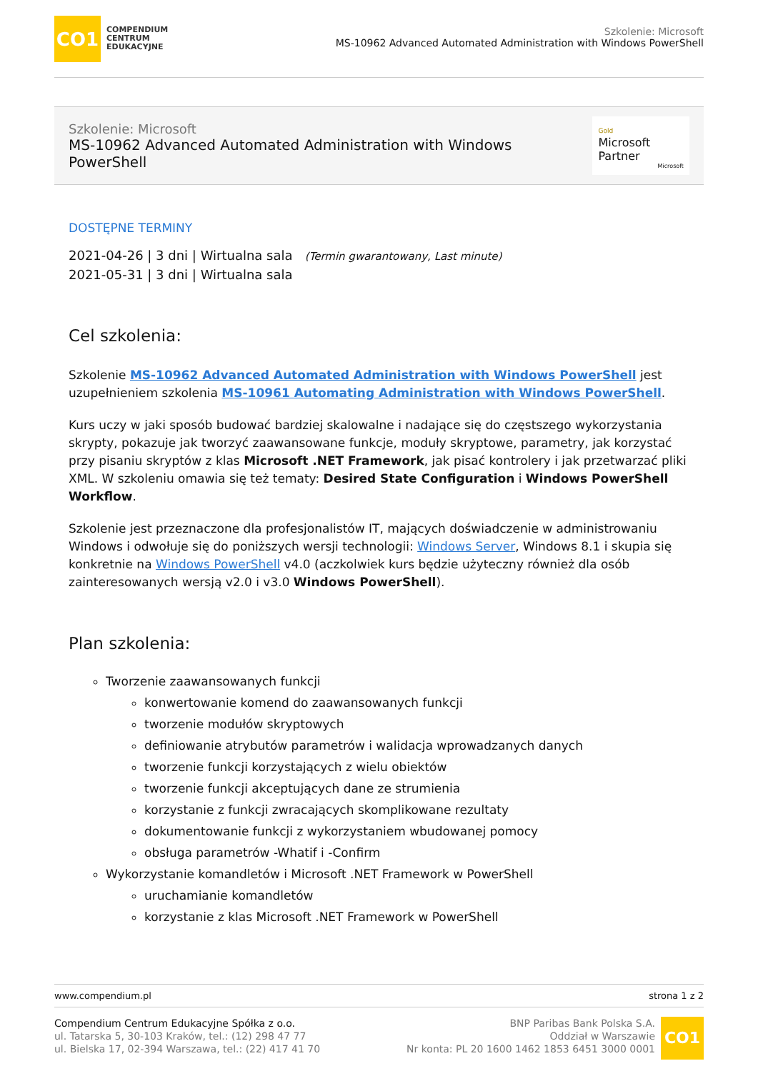CO1
COMPENDIUM
CENTRUM
EDUKACYJNE
Szkolenie: Microsoft
MS-10962 Advanced Automated Administration with Windows PowerShell
Szkolenie: Microsoft
MS-10962 Advanced Automated Administration with Windows PowerShell
Gold
Microsoft Partner
Microsoft
DOSTĘPNE TERMINY
2021-04-26 | 3 dni | Wirtualna sala (Termin gwarantowany, Last minute)
2021-05-31 | 3 dni | Wirtualna sala
Cel szkolenia:
Szkolenie MS-10962 Advanced Automated Administration with Windows PowerShell jest uzupełnieniem szkolenia MS-10961 Automating Administration with Windows PowerShell.
Kurs uczy w jaki sposób budować bardziej skalowalne i nadające się do częstszego wykorzystania skrypty, pokazuje jak tworzyć zaawansowane funkcje, moduły skryptowe, parametry, jak korzystać przy pisaniu skryptów z klas Microsoft .NET Framework, jak pisać kontrolery i jak przetwarzać pliki XML. W szkoleniu omawia się też tematy: Desired State Configuration i Windows PowerShell Workflow.
Szkolenie jest przeznaczone dla profesjonalistów IT, mających doświadczenie w administrowaniu Windows i odwołuje się do poniższych wersji technologii: Windows Server, Windows 8.1 i skupia się konkretnie na Windows PowerShell v4.0 (aczkolwiek kurs będzie użyteczny również dla osób zainteresowanych wersją v2.0 i v3.0 Windows PowerShell).
Plan szkolenia:
Tworzenie zaawansowanych funkcji
konwertowanie komend do zaawansowanych funkcji
tworzenie modułów skryptowych
definiowanie atrybutów parametrów i walidacja wprowadzanych danych
tworzenie funkcji korzystających z wielu obiektów
tworzenie funkcji akceptujących dane ze strumienia
korzystanie z funkcji zwracających skomplikowane rezultaty
dokumentowanie funkcji z wykorzystaniem wbudowanej pomocy
obsługa parametrów -Whatif i -Confirm
Wykorzystanie komandletów i Microsoft .NET Framework w PowerShell
uruchamianie komandletów
korzystanie z klas Microsoft .NET Framework w PowerShell
www.compendium.pl strona 1 z 2
Compendium Centrum Edukacyjne Spółka z o.o.
ul. Tatarska 5, 30-103 Kraków, tel.: (12) 298 47 77
ul. Bielska 17, 02-394 Warszawa, tel.: (22) 417 41 70
BNP Paribas Bank Polska S.A.
Oddział w Warszawie
Nr konta: PL 20 1600 1462 1853 6451 3000 0001
CO1